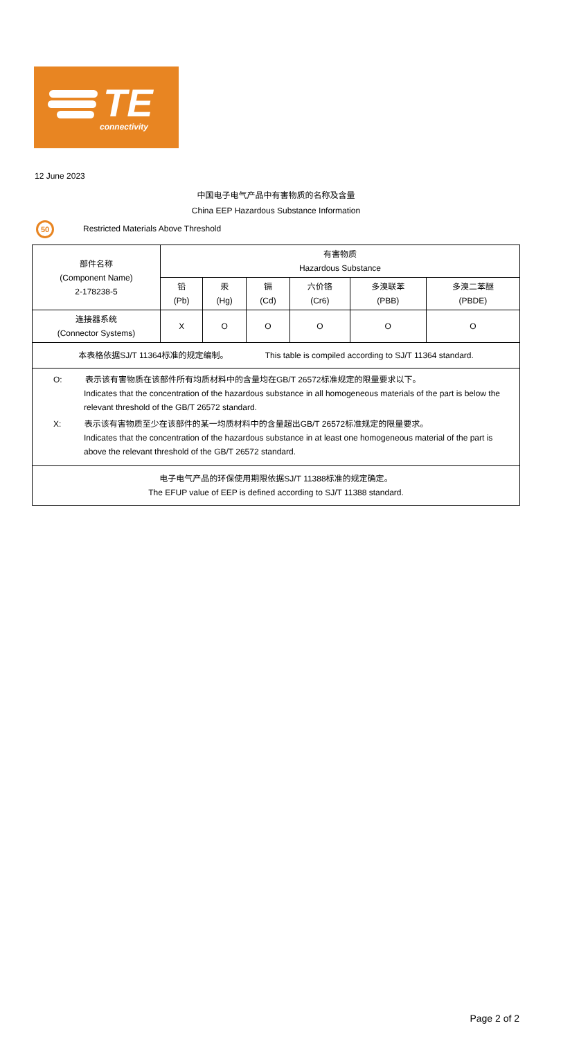TE
connectivity
12 June 2023
中国电子电气产品中有害物质的名称及含量
China EEP Hazardous Substance Information
50 Restricted Materials Above Threshold
| 部件名称 (Component Name) 2-178238-5 | 有害物质 Hazardous Substance | | | | | |
| --- | --- | --- | --- | --- | --- | --- |
| | 铅 (Pb) | 汞 (Hg) | 镉 (Cd) | 六价铬 (Cr6) | 多溴联苯 (PBB) | 多溴二苯醚 (PBDE) |
| 连接器系统 (Connector Systems) | X | O | O | O | O | O |
| 本表格依据SJ/T 11364标准的规定编制。 This table is compiled according to SJ/T 11364 standard. | | | | | | |
| O: 表示该有害物质在该部件所有均质材料中的含量均在GB/T 26572标准规定的限量要求以下。 Indicates that the concentration of the hazardous substance in all homogeneous materials of the part is below the relevant threshold of the GB/T 26572 standard. X: 表示该有害物质至少在该部件的某一均质材料中的含量超出GB/T 26572标准规定的限量要求。 Indicates that the concentration of the hazardous substance in at least one homogeneous material of the part is above the relevant threshold of the GB/T 26572 standard. | | | | | | |
| 电子电气产品的环保使用期限依据SJ/T 11388标准的规定确定。 The EFUP value of EEP is defined according to SJ/T 11388 standard. | | | | | | |
Page 2 of 2